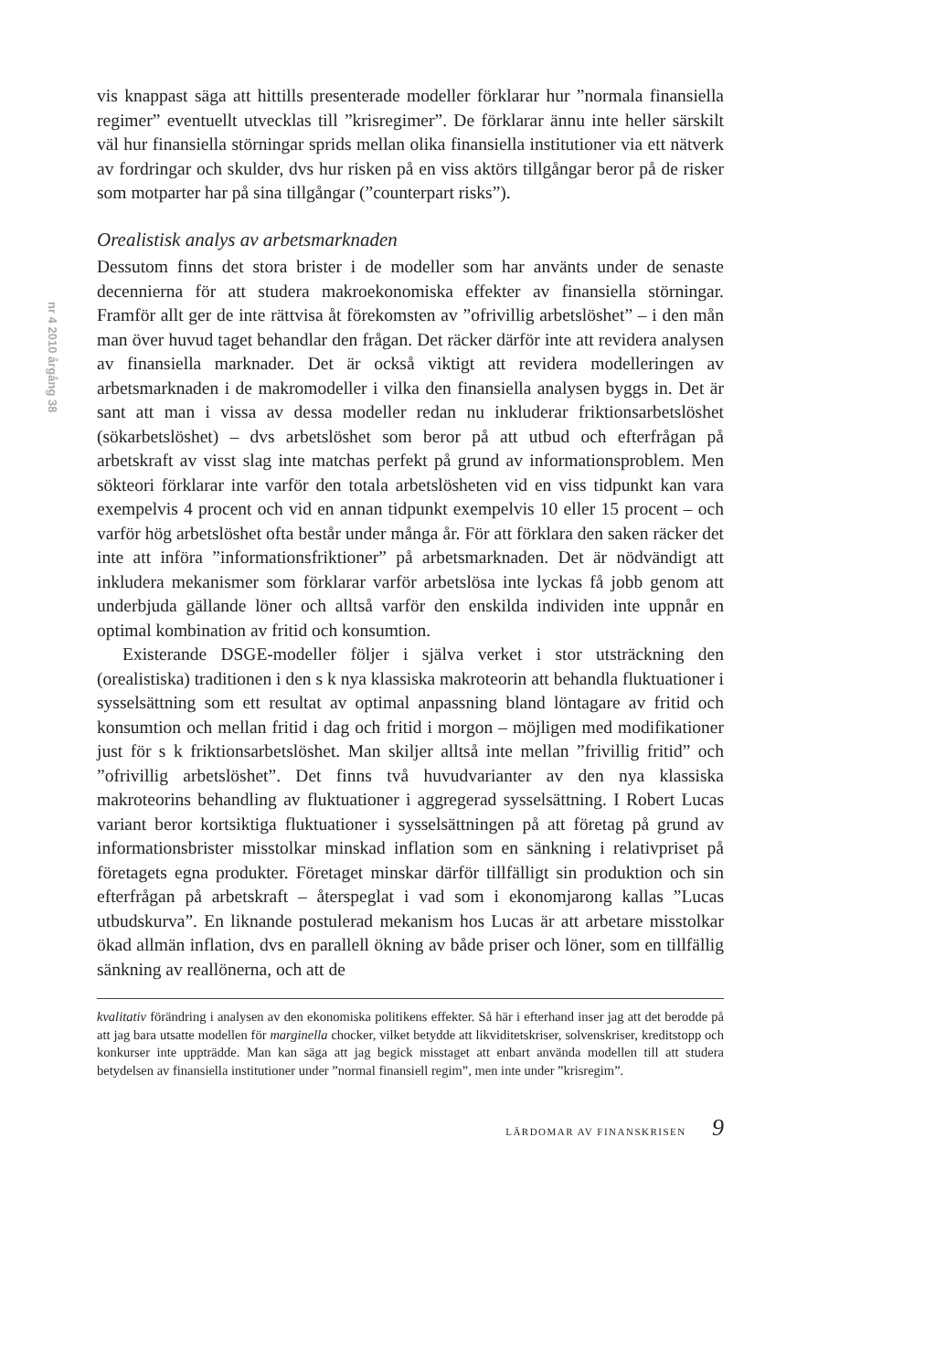nr 4 2010 årgång 38
vis knappast säga att hittills presenterade modeller förklarar hur ”normala finansiella regimer” eventuellt utvecklas till ”krisregimer”. De förklarar ännu inte heller särskilt väl hur finansiella störningar sprids mellan olika finansiella institutioner via ett nätverk av fordringar och skulder, dvs hur risken på en viss aktörs tillgångar beror på de risker som motparter har på sina tillgångar (”counterpart risks”).
Orealistisk analys av arbetsmarknaden
Dessutom finns det stora brister i de modeller som har använts under de senaste decennierna för att studera makroekonomiska effekter av finansiella störningar. Framför allt ger de inte rättvisa åt förekomsten av ”ofrivillig arbetslöshet” – i den mån man över huvud taget behandlar den frågan. Det räcker därför inte att revidera analysen av finansiella marknader. Det är också viktigt att revidera modelleringen av arbetsmarknaden i de makromodeller i vilka den finansiella analysen byggs in. Det är sant att man i vissa av dessa modeller redan nu inkluderar friktionsarbetslöshet (sökarbetslöshet) – dvs arbetslöshet som beror på att utbud och efterfrågan på arbetskraft av visst slag inte matchas perfekt på grund av informationsproblem. Men sökteori förklarar inte varför den totala arbetslösheten vid en viss tidpunkt kan vara exempelvis 4 procent och vid en annan tidpunkt exempelvis 10 eller 15 procent – och varför hög arbetslöshet ofta består under många år. För att förklara den saken räcker det inte att införa ”informationsfriktioner” på arbetsmarknaden. Det är nödvändigt att inkludera mekanismer som förklarar varför arbetslösa inte lyckas få jobb genom att underbjuda gällande löner och alltså varför den enskilda individen inte uppnår en optimal kombination av fritid och konsumtion.
Existerande DSGE-modeller följer i själva verket i stor utsträckning den (orealistiska) traditionen i den s k nya klassiska makroteorin att behandla fluktuationer i sysselsättning som ett resultat av optimal anpassning bland löntagare av fritid och konsumtion och mellan fritid i dag och fritid i morgon – möjligen med modifikationer just för s k friktionsarbetslöshet. Man skiljer alltså inte mellan ”frivillig fritid” och ”ofrivillig arbetslöshet”. Det finns två huvudvarianter av den nya klassiska makroteorins behandling av fluktuationer i aggregerad sysselsättning. I Robert Lucas variant beror kortsiktiga fluktuationer i sysselsättningen på att företag på grund av informationsbrister misstolkar minskad inflation som en sänkning i relativpriset på företagets egna produkter. Företaget minskar därför tillfälligt sin produktion och sin efterfrågan på arbetskraft – återspeglat i vad som i ekonomjarong kallas ”Lucas utbudskurva”. En liknande postulerad mekanism hos Lucas är att arbetare misstolkar ökad allmän inflation, dvs en parallell ökning av både priser och löner, som en tillfällig sänkning av reallönerna, och att de
kvalitativ förändring i analysen av den ekonomiska politikens effekter. Så här i efterhand inser jag att det berodde på att jag bara utsatte modellen för marginella chocker, vilket betydde att likviditetskriser, solvenskriser, kreditstopp och konkurser inte uppträdde. Man kan säga att jag begick misstaget att enbart använda modellen till att studera betydelsen av finansiella institutioner under ”normal finansiell regim”, men inte under ”krisregim”.
LÄRDOMAR AV FINANSKRISEN 9